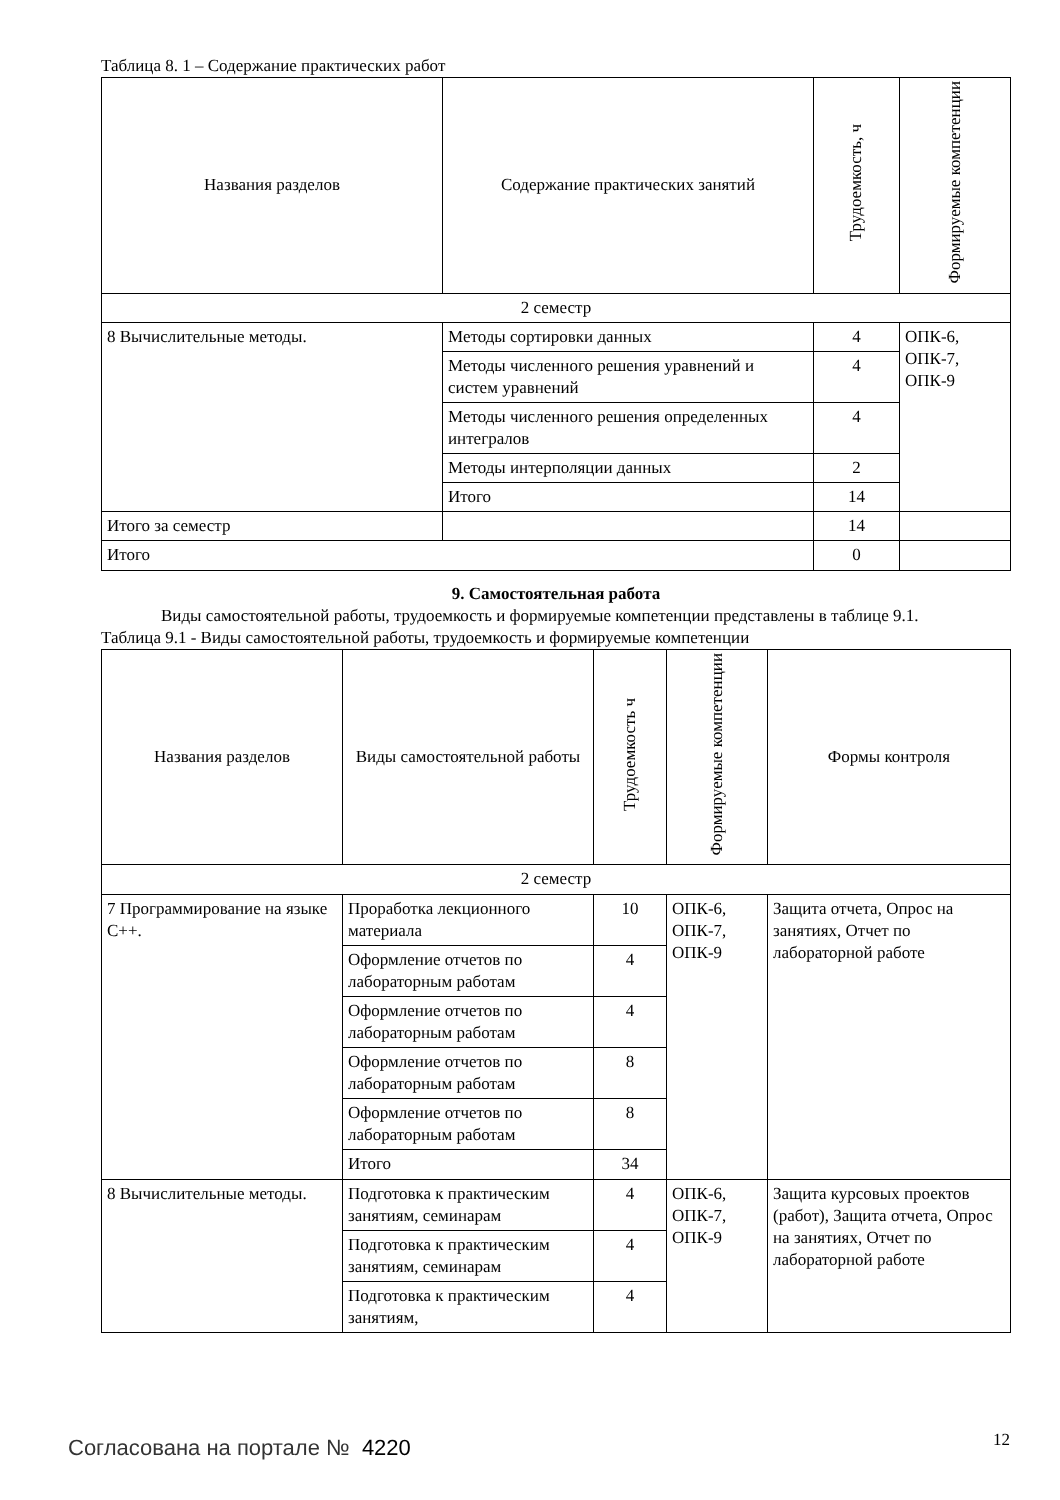Таблица 8. 1 – Содержание практических работ
| Названия разделов | Содержание практических занятий | Трудоемкость, ч | Формируемые компетенции |
| --- | --- | --- | --- |
| 2 семестр | | | |
| 8 Вычислительные методы. | Методы сортировки данных | 4 | ОПК-6, ОПК-7, ОПК-9 |
| | Методы численного решения уравнений и систем уравнений | 4 | |
| | Методы численного решения определенных интегралов | 4 | |
| | Методы интерполяции данных | 2 | |
| | Итого | 14 | |
| Итого за семестр | | 14 | |
| Итого | | 0 | |
9. Самостоятельная работа
Виды самостоятельной работы, трудоемкость и формируемые компетенции представлены в таблице 9.1.
Таблица 9.1 - Виды самостоятельной работы, трудоемкость и формируемые компетенции
| Названия разделов | Виды самостоятельной работы | Трудоемкость ч | Формируемые компетенции | Формы контроля |
| --- | --- | --- | --- | --- |
| 2 семестр | | | | |
| 7 Программирование на языке C++. | Проработка лекционного материала | 10 | ОПК-6, ОПК-7, ОПК-9 | Защита отчета, Опрос на занятиях, Отчет по лабораторной работе |
| | Оформление отчетов по лабораторным работам | 4 | | |
| | Оформление отчетов по лабораторным работам | 4 | | |
| | Оформление отчетов по лабораторным работам | 8 | | |
| | Оформление отчетов по лабораторным работам | 8 | | |
| | Итого | 34 | | |
| 8 Вычислительные методы. | Подготовка к практическим занятиям, семинарам | 4 | ОПК-6, ОПК-7, ОПК-9 | Защита курсовых проектов (работ), Защита отчета, Опрос на занятиях, Отчет по лабораторной работе |
| | Подготовка к практическим занятиям, семинарам | 4 | | |
| | Подготовка к практическим занятиям, | 4 | | |
Согласована на портале № 4220 12